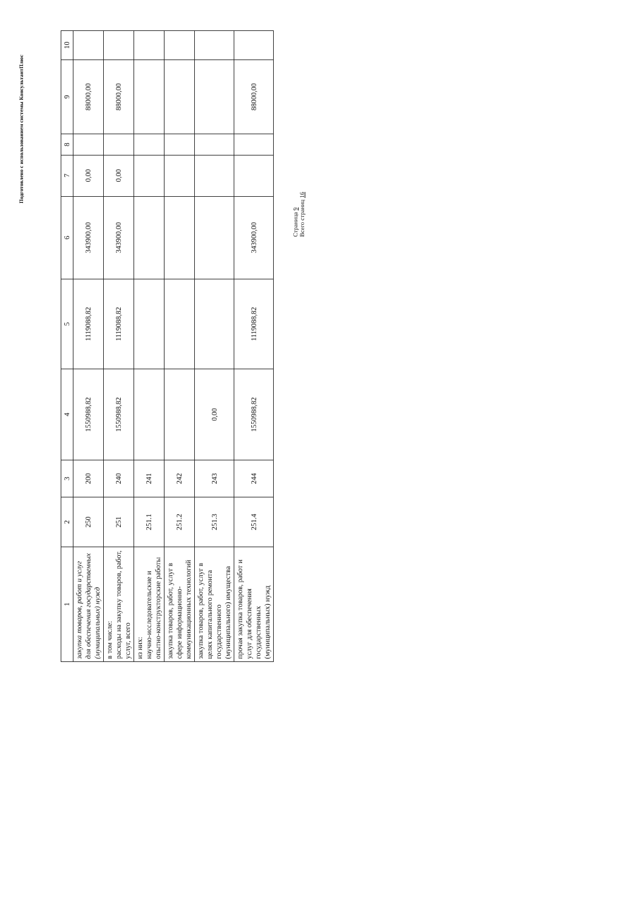Подготовлено с использованием системы КонсультантПлюс
| 1 | 2 | 3 | 4 | 5 | 6 | 7 | 8 | 9 | 10 |
| --- | --- | --- | --- | --- | --- | --- | --- | --- | --- |
| закупка товаров, работ и услуг для обеспечения государственных (муниципальных) нужд | 250 | 200 | 1550988,82 | 1119088,82 | 343900,00 | 0,00 | | 88000,00 | |
| в том числе: расходы на закупку товаров, работ, услуг, всего | 251 | 240 | 1550988,82 | 1119088,82 | 343900,00 | 0,00 | | 88000,00 | |
| из них: научно-исследовательские и опытно-конструкторские работы | 251.1 | 241 | | | | | | | |
| закупка товаров, работ, услуг в сфере информационно-коммуникационных технологий | 251.2 | 242 | | | | | | | |
| закупка товаров, работ, услуг в целях капитального ремонта государственного (муниципального) имущества | 251.3 | 243 | 0,00 | | | | | | |
| прочая закупка товаров, работ и услуг для обеспечения государственных (муниципальных) нужд | 251.4 | 244 | 1550988,82 | 1119088,82 | 343900,00 | | | 88000,00 | |
Страница 9
Всего страниц 16